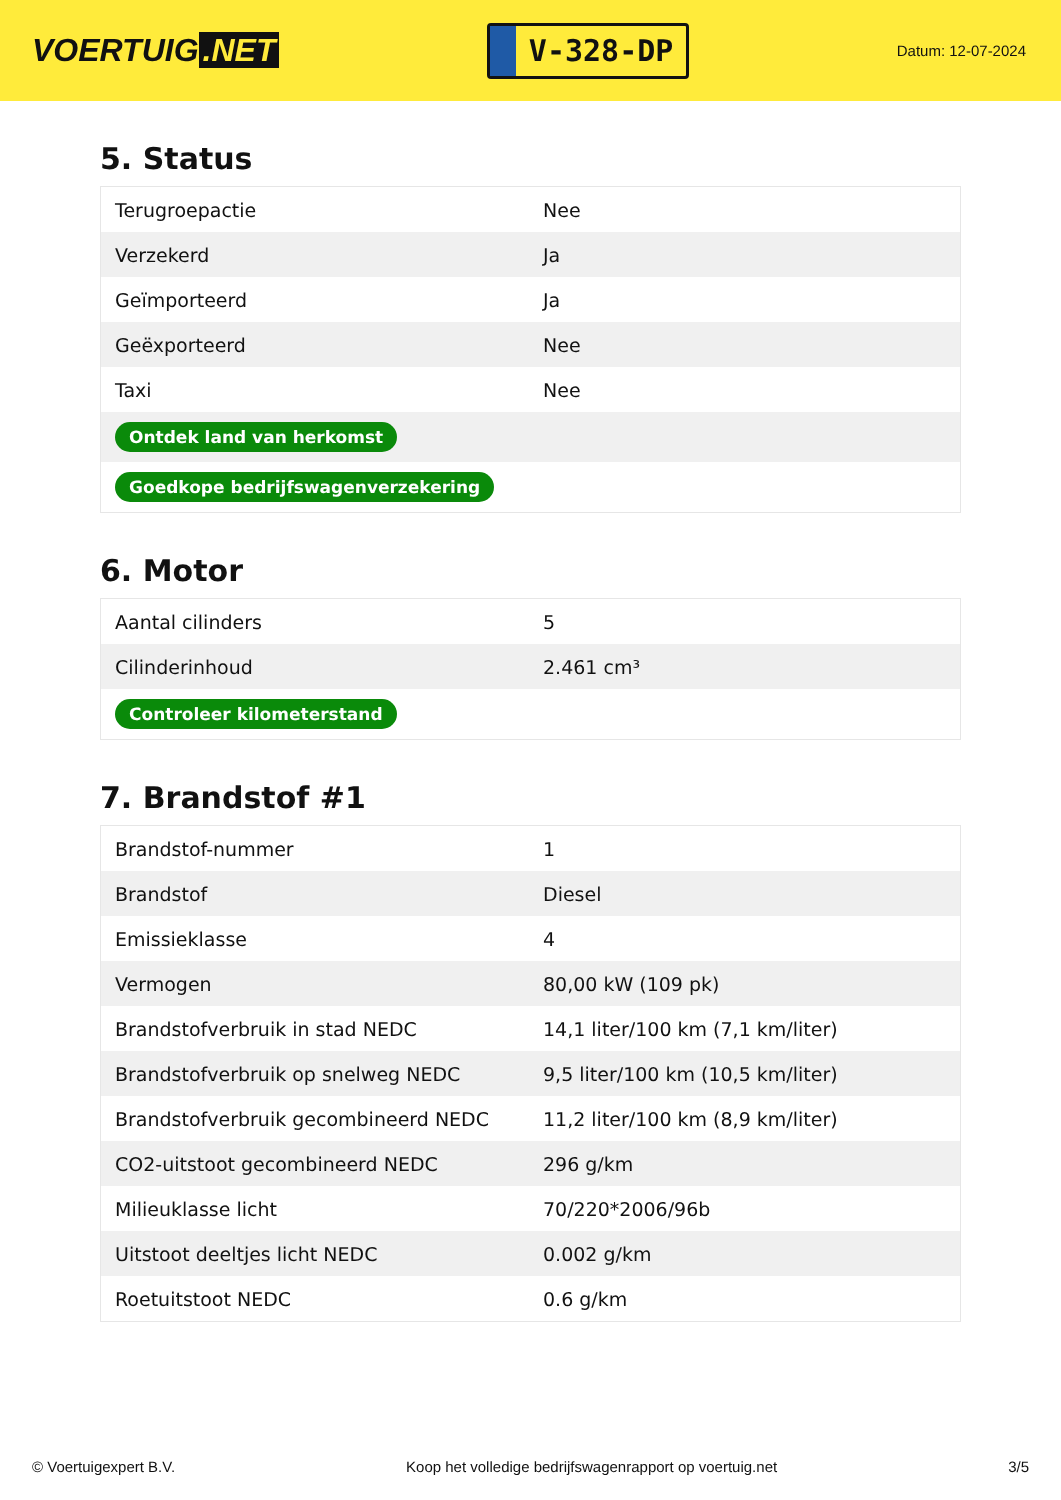VOERTUIG.NET
V-328-DP
Datum: 12-07-2024
5. Status
| Terugroepactie | Nee |
| Verzekerd | Ja |
| Geïmporteerd | Ja |
| Geëxporteerd | Nee |
| Taxi | Nee |
| Ontdek land van herkomst | |
| Goedkope bedrijfswagenverzekering | |
6. Motor
| Aantal cilinders | 5 |
| Cilinderinhoud | 2.461 cm³ |
| Controleer kilometerstand | |
7. Brandstof #1
| Brandstof-nummer | 1 |
| Brandstof | Diesel |
| Emissieklasse | 4 |
| Vermogen | 80,00 kW (109 pk) |
| Brandstofverbruik in stad NEDC | 14,1 liter/100 km (7,1 km/liter) |
| Brandstofverbruik op snelweg NEDC | 9,5 liter/100 km (10,5 km/liter) |
| Brandstofverbruik gecombineerd NEDC | 11,2 liter/100 km (8,9 km/liter) |
| CO2-uitstoot gecombineerd NEDC | 296 g/km |
| Milieuklasse licht | 70/220*2006/96b |
| Uitstoot deeltjes licht NEDC | 0.002 g/km |
| Roetuitstoot NEDC | 0.6 g/km |
© Voertuigexpert B.V. Koop het volledige bedrijfswagenrapport op voertuig.net 3/5